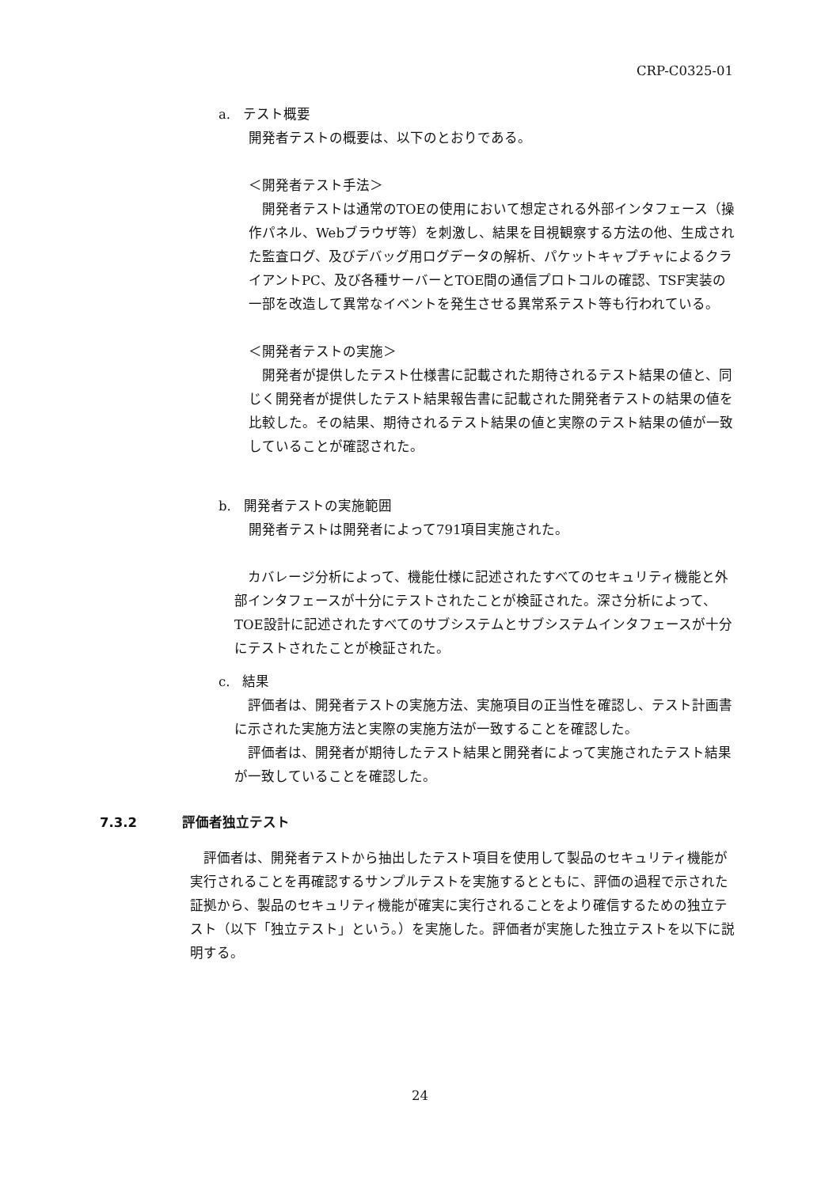CRP-C0325-01
a. テスト概要
開発者テストの概要は、以下のとおりである。
＜開発者テスト手法＞
　開発者テストは通常のTOEの使用において想定される外部インタフェース（操作パネル、Webブラウザ等）を刺激し、結果を目視観察する方法の他、生成された監査ログ、及びデバッグ用ログデータの解析、パケットキャプチャによるクライアントPC、及び各種サーバーとTOE間の通信プロトコルの確認、TSF実装の一部を改造して異常なイベントを発生させる異常系テスト等も行われている。
＜開発者テストの実施＞
　開発者が提供したテスト仕様書に記載された期待されるテスト結果の値と、同じく開発者が提供したテスト結果報告書に記載された開発者テストの結果の値を比較した。その結果、期待されるテスト結果の値と実際のテスト結果の値が一致していることが確認された。
b. 開発者テストの実施範囲
開発者テストは開発者によって791項目実施された。
　カバレージ分析によって、機能仕様に記述されたすべてのセキュリティ機能と外部インタフェースが十分にテストされたことが検証された。深さ分析によって、TOE設計に記述されたすべてのサブシステムとサブシステムインタフェースが十分にテストされたことが検証された。
c. 結果
　評価者は、開発者テストの実施方法、実施項目の正当性を確認し、テスト計画書に示された実施方法と実際の実施方法が一致することを確認した。
　評価者は、開発者が期待したテスト結果と開発者によって実施されたテスト結果が一致していることを確認した。
7.3.2 評価者独立テスト
　評価者は、開発者テストから抽出したテスト項目を使用して製品のセキュリティ機能が実行されることを再確認するサンプルテストを実施するとともに、評価の過程で示された証拠から、製品のセキュリティ機能が確実に実行されることをより確信するための独立テスト（以下「独立テスト」という。）を実施した。評価者が実施した独立テストを以下に説明する。
24